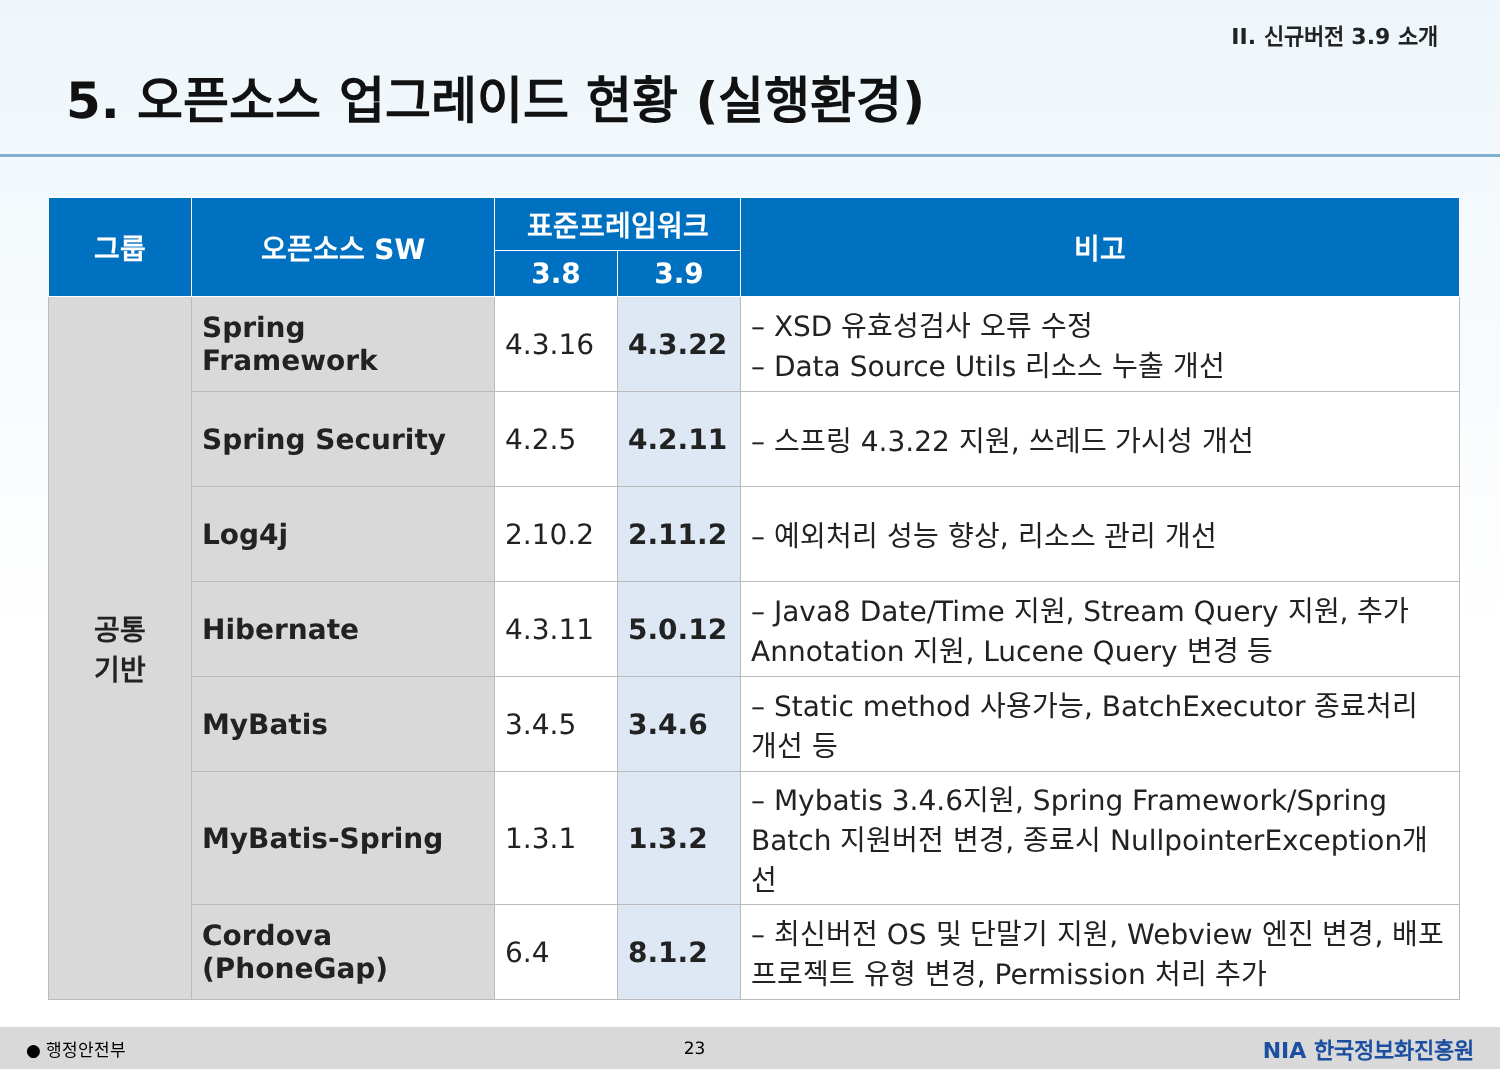II. 신규버전 3.9 소개
5. 오픈소스 업그레이드 현황 (실행환경)
| 그룹 | 오픈소스 SW | 표준프레임워크 | | 비고 |
| --- | --- | --- | --- | --- |
| | | 3.8 | 3.9 | |
| 공통 기반 | Spring Framework | 4.3.16 | 4.3.22 | – XSD 유효성검사 오류 수정 – Data Source Utils 리소스 누출 개선 |
| | Spring Security | 4.2.5 | 4.2.11 | – 스프링 4.3.22 지원, 쓰레드 가시성 개선 |
| | Log4j | 2.10.2 | 2.11.2 | – 예외처리 성능 향상, 리소스 관리 개선 |
| | Hibernate | 4.3.11 | 5.0.12 | – Java8 Date/Time 지원, Stream Query 지원, 추가 Annotation 지원, Lucene Query 변경 등 |
| | MyBatis | 3.4.5 | 3.4.6 | – Static method 사용가능, BatchExecutor 종료처리 개선 등 |
| | MyBatis-Spring | 1.3.1 | 1.3.2 | – Mybatis 3.4.6지원, Spring Framework/Spring Batch 지원버전 변경, 종료시 NullpointerException개선 |
| | Cordova (PhoneGap) | 6.4 | 8.1.2 | – 최신버전 OS 및 단말기 지원, Webview 엔진 변경, 배포프로젝트 유형 변경, Permission 처리 추가 |
● 행정안전부 23 NIA 한국정보화진흥원